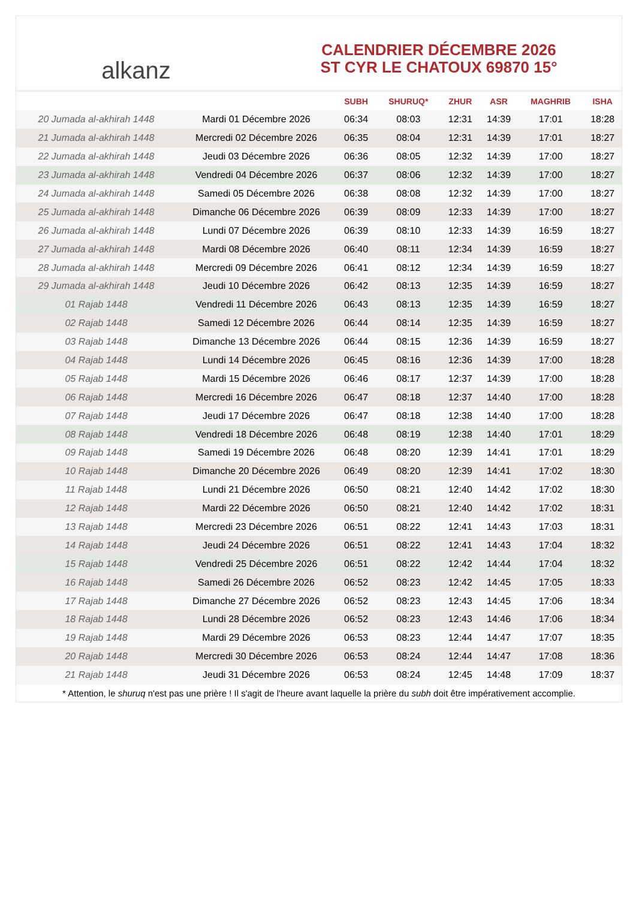alkanz
CALENDRIER DÉCEMBRE 2026
ST CYR LE CHATOUX 69870 15°
| | | SUBH | SHURUQ* | ZHUR | ASR | MAGHRIB | ISHA |
| --- | --- | --- | --- | --- | --- | --- | --- |
| 20 Jumada al-akhirah 1448 | Mardi 01 Décembre 2026 | 06:34 | 08:03 | 12:31 | 14:39 | 17:01 | 18:28 |
| 21 Jumada al-akhirah 1448 | Mercredi 02 Décembre 2026 | 06:35 | 08:04 | 12:31 | 14:39 | 17:01 | 18:27 |
| 22 Jumada al-akhirah 1448 | Jeudi 03 Décembre 2026 | 06:36 | 08:05 | 12:32 | 14:39 | 17:00 | 18:27 |
| 23 Jumada al-akhirah 1448 | Vendredi 04 Décembre 2026 | 06:37 | 08:06 | 12:32 | 14:39 | 17:00 | 18:27 |
| 24 Jumada al-akhirah 1448 | Samedi 05 Décembre 2026 | 06:38 | 08:08 | 12:32 | 14:39 | 17:00 | 18:27 |
| 25 Jumada al-akhirah 1448 | Dimanche 06 Décembre 2026 | 06:39 | 08:09 | 12:33 | 14:39 | 17:00 | 18:27 |
| 26 Jumada al-akhirah 1448 | Lundi 07 Décembre 2026 | 06:39 | 08:10 | 12:33 | 14:39 | 16:59 | 18:27 |
| 27 Jumada al-akhirah 1448 | Mardi 08 Décembre 2026 | 06:40 | 08:11 | 12:34 | 14:39 | 16:59 | 18:27 |
| 28 Jumada al-akhirah 1448 | Mercredi 09 Décembre 2026 | 06:41 | 08:12 | 12:34 | 14:39 | 16:59 | 18:27 |
| 29 Jumada al-akhirah 1448 | Jeudi 10 Décembre 2026 | 06:42 | 08:13 | 12:35 | 14:39 | 16:59 | 18:27 |
| 01 Rajab 1448 | Vendredi 11 Décembre 2026 | 06:43 | 08:13 | 12:35 | 14:39 | 16:59 | 18:27 |
| 02 Rajab 1448 | Samedi 12 Décembre 2026 | 06:44 | 08:14 | 12:35 | 14:39 | 16:59 | 18:27 |
| 03 Rajab 1448 | Dimanche 13 Décembre 2026 | 06:44 | 08:15 | 12:36 | 14:39 | 16:59 | 18:27 |
| 04 Rajab 1448 | Lundi 14 Décembre 2026 | 06:45 | 08:16 | 12:36 | 14:39 | 17:00 | 18:28 |
| 05 Rajab 1448 | Mardi 15 Décembre 2026 | 06:46 | 08:17 | 12:37 | 14:39 | 17:00 | 18:28 |
| 06 Rajab 1448 | Mercredi 16 Décembre 2026 | 06:47 | 08:18 | 12:37 | 14:40 | 17:00 | 18:28 |
| 07 Rajab 1448 | Jeudi 17 Décembre 2026 | 06:47 | 08:18 | 12:38 | 14:40 | 17:00 | 18:28 |
| 08 Rajab 1448 | Vendredi 18 Décembre 2026 | 06:48 | 08:19 | 12:38 | 14:40 | 17:01 | 18:29 |
| 09 Rajab 1448 | Samedi 19 Décembre 2026 | 06:48 | 08:20 | 12:39 | 14:41 | 17:01 | 18:29 |
| 10 Rajab 1448 | Dimanche 20 Décembre 2026 | 06:49 | 08:20 | 12:39 | 14:41 | 17:02 | 18:30 |
| 11 Rajab 1448 | Lundi 21 Décembre 2026 | 06:50 | 08:21 | 12:40 | 14:42 | 17:02 | 18:30 |
| 12 Rajab 1448 | Mardi 22 Décembre 2026 | 06:50 | 08:21 | 12:40 | 14:42 | 17:02 | 18:31 |
| 13 Rajab 1448 | Mercredi 23 Décembre 2026 | 06:51 | 08:22 | 12:41 | 14:43 | 17:03 | 18:31 |
| 14 Rajab 1448 | Jeudi 24 Décembre 2026 | 06:51 | 08:22 | 12:41 | 14:43 | 17:04 | 18:32 |
| 15 Rajab 1448 | Vendredi 25 Décembre 2026 | 06:51 | 08:22 | 12:42 | 14:44 | 17:04 | 18:32 |
| 16 Rajab 1448 | Samedi 26 Décembre 2026 | 06:52 | 08:23 | 12:42 | 14:45 | 17:05 | 18:33 |
| 17 Rajab 1448 | Dimanche 27 Décembre 2026 | 06:52 | 08:23 | 12:43 | 14:45 | 17:06 | 18:34 |
| 18 Rajab 1448 | Lundi 28 Décembre 2026 | 06:52 | 08:23 | 12:43 | 14:46 | 17:06 | 18:34 |
| 19 Rajab 1448 | Mardi 29 Décembre 2026 | 06:53 | 08:23 | 12:44 | 14:47 | 17:07 | 18:35 |
| 20 Rajab 1448 | Mercredi 30 Décembre 2026 | 06:53 | 08:24 | 12:44 | 14:47 | 17:08 | 18:36 |
| 21 Rajab 1448 | Jeudi 31 Décembre 2026 | 06:53 | 08:24 | 12:45 | 14:48 | 17:09 | 18:37 |
* Attention, le shuruq n'est pas une prière ! Il s'agit de l'heure avant laquelle la prière du subh doit être impérativement accomplie.